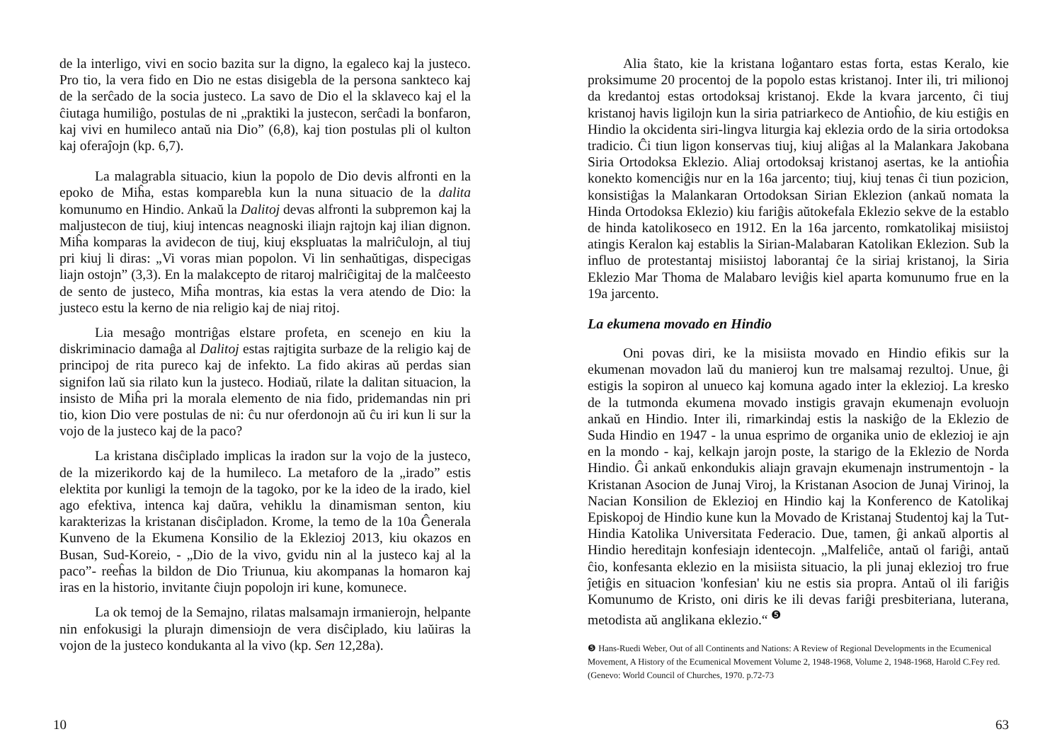de la interligo, vivi en socio bazita sur la digno, la egaleco kaj la justeco. Pro tio, la vera fido en Dio ne estas disigebla de la persona sankteco kaj de la serĉado de la socia justeco. La savo de Dio el la sklaveco kaj el la ĉiutaga humiliĝo, postulas de ni „praktiki la justecon, serĉadi la bonfaron, kaj vivi en humileco antaŭ nia Dio” (6,8), kaj tion postulas pli ol kulton kaj oferaĵojn (kp. 6,7).
La malagrabla situacio, kiun la popolo de Dio devis alfronti en la epoko de Miĥa, estas komparebla kun la nuna situacio de la dalita komunumo en Hindio. Ankaŭ la Dalitoj devas alfronti la subpremon kaj la maljustecon de tiuj, kiuj intencas neagnoski iliajn rajtojn kaj ilian dignon. Miĥa komparas la avidecon de tiuj, kiuj ekspluatas la malriĉulojn, al tiuj pri kiuj li diras: „Vi voras mian popolon. Vi lin senhaŭtigas, dispecigas liajn ostojn” (3,3). En la malakcepto de ritaroj malriĉigitaj de la malĉeesto de sento de justeco, Miĥa montras, kia estas la vera atendo de Dio: la justeco estu la kerno de nia religio kaj de niaj ritoj.
Lia mesaĝo montriĝas elstare profeta, en scenejo en kiu la diskriminacio damaĝa al Dalitoj estas rajtigita surbaze de la religio kaj de principoj de rita pureco kaj de infekto. La fido akiras aŭ perdas sian signifon laŭ sia rilato kun la justeco. Hodiaŭ, rilate la dalitan situacion, la insisto de Miĥa pri la morala elemento de nia fido, pridemandas nin pri tio, kion Dio vere postulas de ni: ĉu nur oferdonojn aŭ ĉu iri kun li sur la vojo de la justeco kaj de la paco?
La kristana disĉiplado implicas la iradon sur la vojo de la justeco, de la mizerikordo kaj de la humileco. La metaforo de la „irado” estis elektita por kunligi la temojn de la tagoko, por ke la ideo de la irado, kiel ago efektiva, intenca kaj daŭra, vehiklu la dinamisman senton, kiu karakterizas la kristanan disĉipladon. Krome, la temo de la 10a Ĝenerala Kunveno de la Ekumena Konsilio de la Eklezioj 2013, kiu okazos en Busan, Sud-Koreio, - „Dio de la vivo, gvidu nin al la justeco kaj al la paco”- reeĥas la bildon de Dio Triunua, kiu akompanas la homaron kaj iras en la historio, invitante ĉiujn popolojn iri kune, komunece.
La ok temoj de la Semajno, rilatas malsamajn irmanierojn, helpante nin enfokusigi la plurajn dimensiojn de vera disĉiplado, kiu laŭiras la vojon de la justeco kondukanta al la vivo (kp. Sen 12,28a).
10
Alia ŝtato, kie la kristana loĝantaro estas forta, estas Keralo, kie proksimume 20 procentoj de la popolo estas kristanoj. Inter ili, tri milionoj da kredantoj estas ortodoksaj kristanoj. Ekde la kvara jarcento, ĉi tiuj kristanoj havis ligilojn kun la siria patriarkeco de Antioĥio, de kiu estiĝis en Hindio la okcidenta siri-lingva liturgia kaj eklezia ordo de la siria ortodoksa tradicio. Ĉi tiun ligon konservas tiuj, kiuj aliĝas al la Malankara Jakobana Siria Ortodoksa Eklezio. Aliaj ortodoksaj kristanoj asertas, ke la antioĥia konekto komenciĝis nur en la 16a jarcento; tiuj, kiuj tenas ĉi tiun pozicion, konsistiĝas la Malankaran Ortodoksan Sirian Eklezion (ankaŭ nomata la Hinda Ortodoksa Eklezio) kiu fariĝis aŭtokefala Eklezio sekve de la establo de hinda katolikoseco en 1912. En la 16a jarcento, romkatolikaj misiistoj atingis Keralon kaj establis la Sirian-Malabaran Katolikan Eklezion. Sub la influo de protestantaj misiistoj laborantaj ĉe la siriaj kristanoj, la Siria Eklezio Mar Thoma de Malabaro leviĝis kiel aparta komunumo frue en la 19a jarcento.
La ekumena movado en Hindio
Oni povas diri, ke la misiista movado en Hindio efikis sur la ekumenan movadon laŭ du manieroj kun tre malsamaj rezultoj. Unue, ĝi estigis la sopiron al unueco kaj komuna agado inter la eklezioj. La kresko de la tutmonda ekumena movado instigis gravajn ekumenajn evoluojn ankaŭ en Hindio. Inter ili, rimarkindaj estis la naskiĝo de la Eklezio de Suda Hindio en 1947 - la unua esprimo de organika unio de eklezioj ie ajn en la mondo - kaj, kelkajn jarojn poste, la starigo de la Eklezio de Norda Hindio. Ĝi ankaŭ enkondukis aliajn gravajn ekumenajn instrumentojn - la Kristanan Asocion de Junaj Viroj, la Kristanan Asocion de Junaj Virinoj, la Nacian Konsilion de Eklezioj en Hindio kaj la Konferenco de Katolikaj Episkopoj de Hindio kune kun la Movado de Kristanaj Studentoj kaj la Tut-Hindia Katolika Universitata Federacio. Due, tamen, ĝi ankaŭ alportis al Hindio hereditajn konfesiajn identecojn. „Malfeliĉe, antaŭ ol fariĝi, antaŭ ĉio, konfesanta eklezio en la misiista situacio, la pli junaj eklezioj tro frue ĵetiĝis en situacion 'konfesian' kiu ne estis sia propra. Antaŭ ol ili fariĝis Komunumo de Kristo, oni diris ke ili devas fariĝi presbiteriana, luterana, metodista aŭ anglikana eklezio.“ <sup>❺</sup>
❺ Hans-Ruedi Weber, Out of all Continents and Nations: A Review of Regional Developments in the Ecumenical Movement, A History of the Ecumenical Movement Volume 2, 1948-1968, Volume 2, 1948-1968, Harold C.Fey red. (Genevo: World Council of Churches, 1970. p.72-73
63